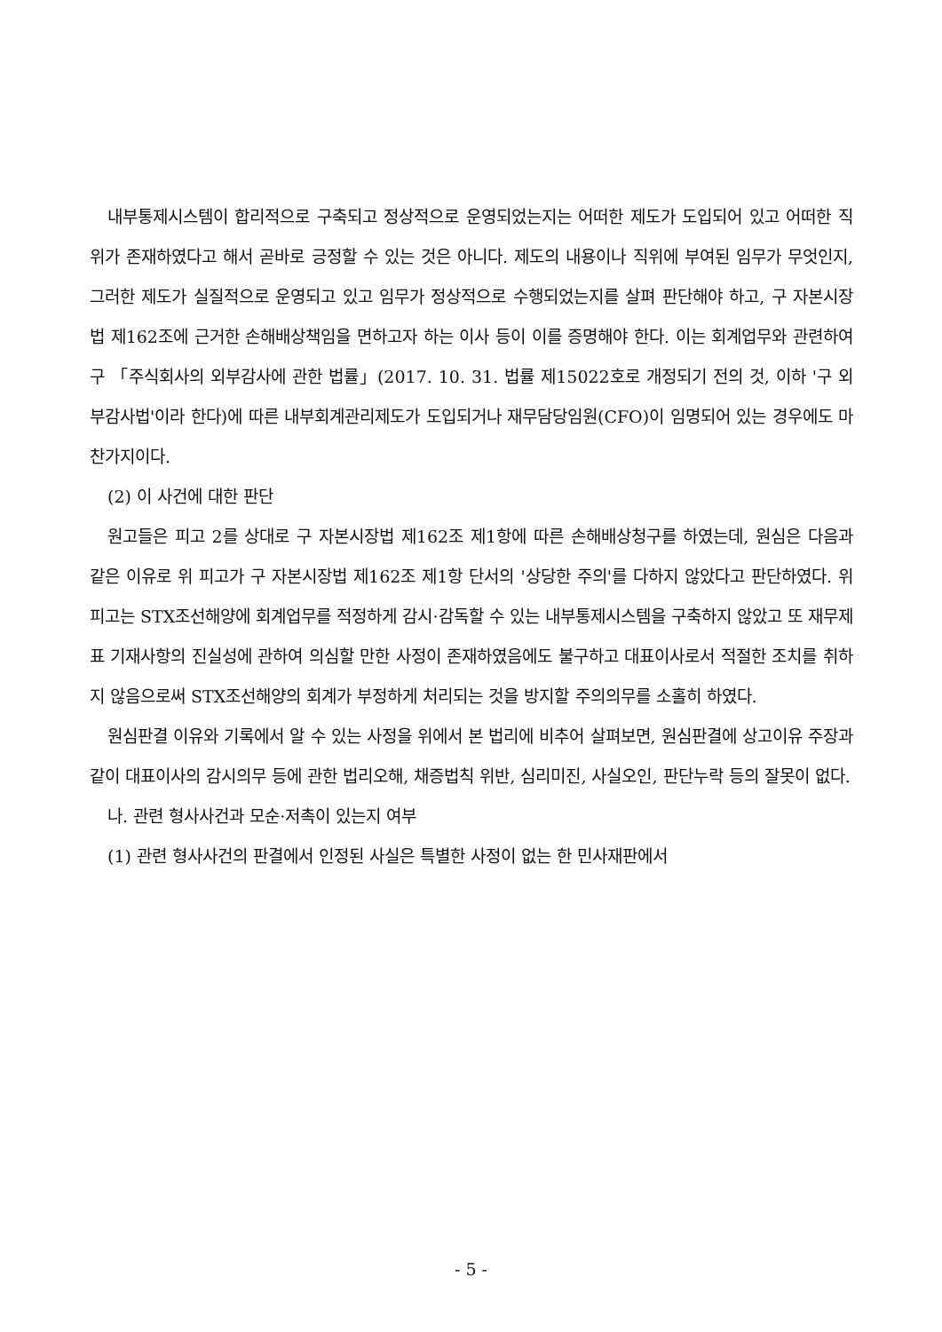내부통제시스템이 합리적으로 구축되고 정상적으로 운영되었는지는 어떠한 제도가 도입되어 있고 어떠한 직위가 존재하였다고 해서 곧바로 긍정할 수 있는 것은 아니다. 제도의 내용이나 직위에 부여된 임무가 무엇인지, 그러한 제도가 실질적으로 운영되고 있고 임무가 정상적으로 수행되었는지를 살펴 판단해야 하고, 구 자본시장법 제162조에 근거한 손해배상책임을 면하고자 하는 이사 등이 이를 증명해야 한다. 이는 회계업무와 관련하여 구 「주식회사의 외부감사에 관한 법률」(2017. 10. 31. 법률 제15022호로 개정되기 전의 것, 이하 '구 외부감사법'이라 한다)에 따른 내부회계관리제도가 도입되거나 재무담당임원(CFO)이 임명되어 있는 경우에도 마찬가지이다.
(2) 이 사건에 대한 판단
원고들은 피고 2를 상대로 구 자본시장법 제162조 제1항에 따른 손해배상청구를 하였는데, 원심은 다음과 같은 이유로 위 피고가 구 자본시장법 제162조 제1항 단서의 '상당한 주의'를 다하지 않았다고 판단하였다. 위 피고는 STX조선해양에 회계업무를 적정하게 감시·감독할 수 있는 내부통제시스템을 구축하지 않았고 또 재무제표 기재사항의 진실성에 관하여 의심할 만한 사정이 존재하였음에도 불구하고 대표이사로서 적절한 조치를 취하지 않음으로써 STX조선해양의 회계가 부정하게 처리되는 것을 방지할 주의의무를 소홀히 하였다.
원심판결 이유와 기록에서 알 수 있는 사정을 위에서 본 법리에 비추어 살펴보면, 원심판결에 상고이유 주장과 같이 대표이사의 감시의무 등에 관한 법리오해, 채증법칙 위반, 심리미진, 사실오인, 판단누락 등의 잘못이 없다.
나. 관련 형사사건과 모순·저촉이 있는지 여부
(1) 관련 형사사건의 판결에서 인정된 사실은 특별한 사정이 없는 한 민사재판에서
- 5 -